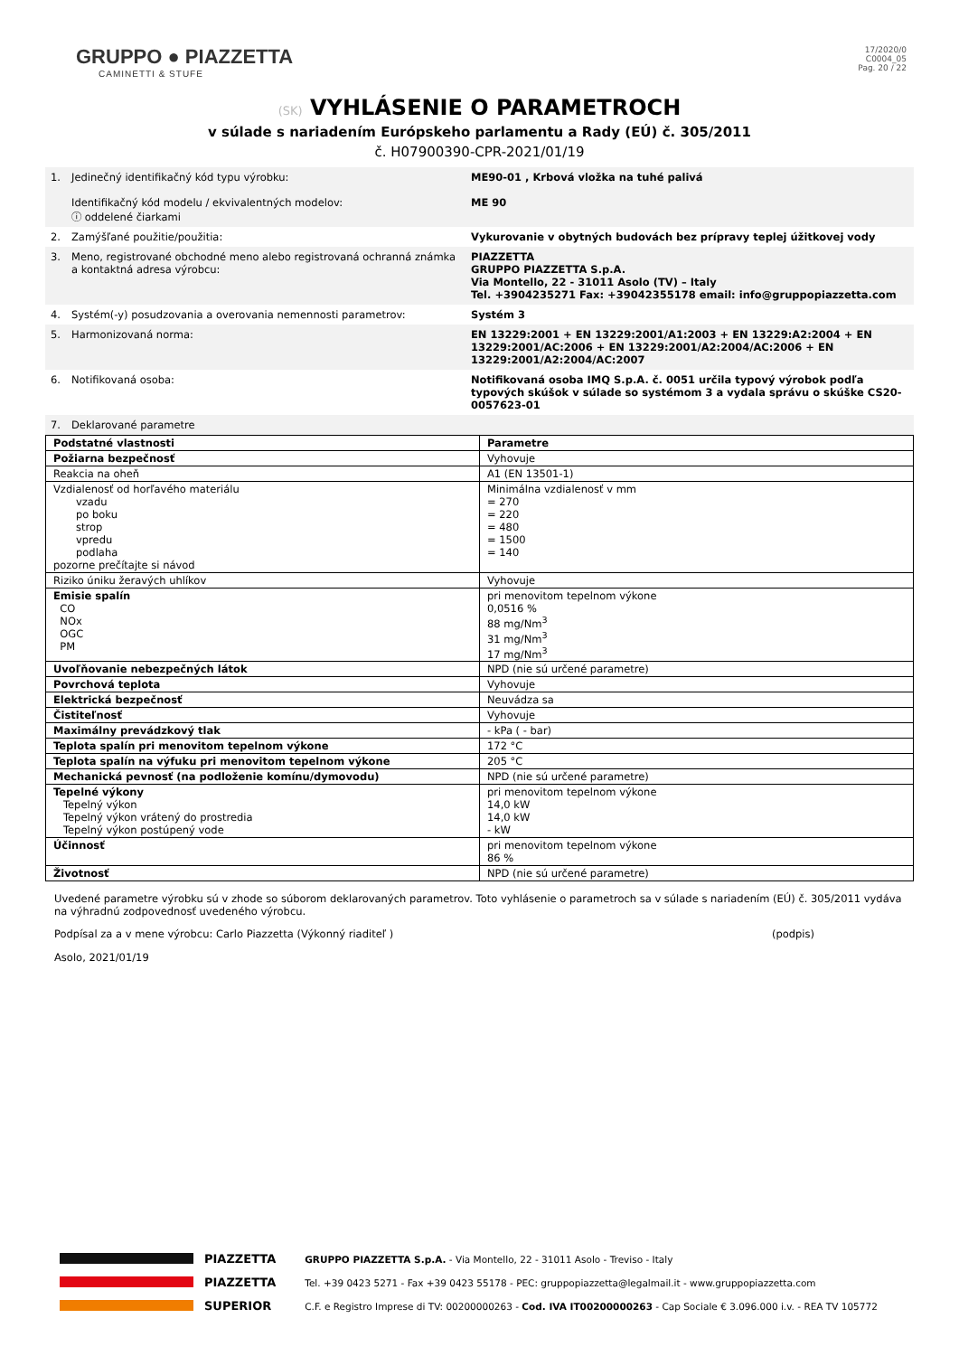GRUPPO ● PIAZZETTA
CAMINETTI & STUFE
17/2020/0
C0004_05
Pag. 20 / 22
(SK) VYHLÁSENIE O PARAMETROCH
v súlade s nariadením Európskeho parlamentu a Rady (EÚ) č. 305/2011
č. H07900390-CPR-2021/01/19
| 1. | Jedinečný identifikačný kód typu výrobku: Identifikačný kód modelu / ekvivalentných modelov: ⓘ oddelené čiarkami | ME90-01 , Krbová vložka na tuhé palivá ME 90 |
| 2. | Zamýšľané použitie/použitia: | Vykurovanie v obytných budovách bez prípravy teplej úžitkovej vody |
| 3. | Meno, registrované obchodné meno alebo registrovaná ochranná známka a kontaktná adresa výrobcu: | PIAZZETTA GRUPPO PIAZZETTA S.p.A. Via Montello, 22 - 31011 Asolo (TV) – Italy Tel. +3904235271 Fax: +39042355178 email: info@gruppopiazzetta.com |
| 4. | Systém(-y) posudzovania a overovania nemennosti parametrov: | Systém 3 |
| 5. | Harmonizovaná norma: | EN 13229:2001 + EN 13229:2001/A1:2003 + EN 13229:A2:2004 + EN 13229:2001/AC:2006 + EN 13229:2001/A2:2004/AC:2006 + EN 13229:2001/A2:2004/AC:2007 |
| 6. | Notifikovaná osoba: | Notifikovaná osoba IMQ S.p.A. č. 0051 určila typový výrobok podľa typových skúšok v súlade so systémom 3 a vydala správu o skúške CS20-0057623-01 |
| 7. | Deklarované parametre | |
| Podstatné vlastnosti | Parametre |
| Požiarna bezpečnosť | Vyhovuje |
| Reakcia na oheň | A1 (EN 13501-1) |
| Vzdialenosť od horľavého materiálu vzadu po boku strop vpredu podlaha pozorne prečítajte si návod | Minimálna vzdialenosť v mm = 270 = 220 = 480 = 1500 = 140 |
| Riziko úniku žeravých uhlíkov | Vyhovuje |
| Emisie spalín CO NOx OGC PM | pri menovitom tepelnom výkone 0,0516 % 88 mg/Nm<sup>3</sup> 31 mg/Nm<sup>3</sup> 17 mg/Nm<sup>3</sup> |
| Uvoľňovanie nebezpečných látok | NPD (nie sú určené parametre) |
| Povrchová teplota | Vyhovuje |
| Elektrická bezpečnosť | Neuvádza sa |
| Čistiteľnosť | Vyhovuje |
| Maximálny prevádzkový tlak | - kPa ( - bar) |
| Teplota spalín pri menovitom tepelnom výkone | 172 °C |
| Teplota spalín na výfuku pri menovitom tepelnom výkone | 205 °C |
| Mechanická pevnosť (na podloženie komínu/dymovodu) | NPD (nie sú určené parametre) |
| Tepelné výkony Tepelný výkon Tepelný výkon vrátený do prostredia Tepelný výkon postúpený vode | pri menovitom tepelnom výkone 14,0 kW 14,0 kW - kW |
| Účinnosť | pri menovitom tepelnom výkone 86 % |
| Životnosť | NPD (nie sú určené parametre) |
Uvedené parametre výrobku sú v zhode so súborom deklarovaných parametrov. Toto vyhlásenie o parametroch sa v súlade s nariadením (EÚ) č. 305/2011 vydáva na výhradnú zodpovednosť uvedeného výrobcu.
Podpísal za a v mene výrobcu: Carlo Piazzetta (Výkonný riaditeľ ) (podpis)
Asolo, 2021/01/19
PIAZZETTA
PIAZZETTA
SUPERIOR
GRUPPO PIAZZETTA S.p.A. - Via Montello, 22 - 31011 Asolo - Treviso - Italy
Tel. +39 0423 5271 - Fax +39 0423 55178 - PEC: gruppopiazzetta@legalmail.it - www.gruppopiazzetta.com
C.F. e Registro Imprese di TV: 00200000263 - Cod. IVA IT00200000263 - Cap Sociale € 3.096.000 i.v. - REA TV 105772